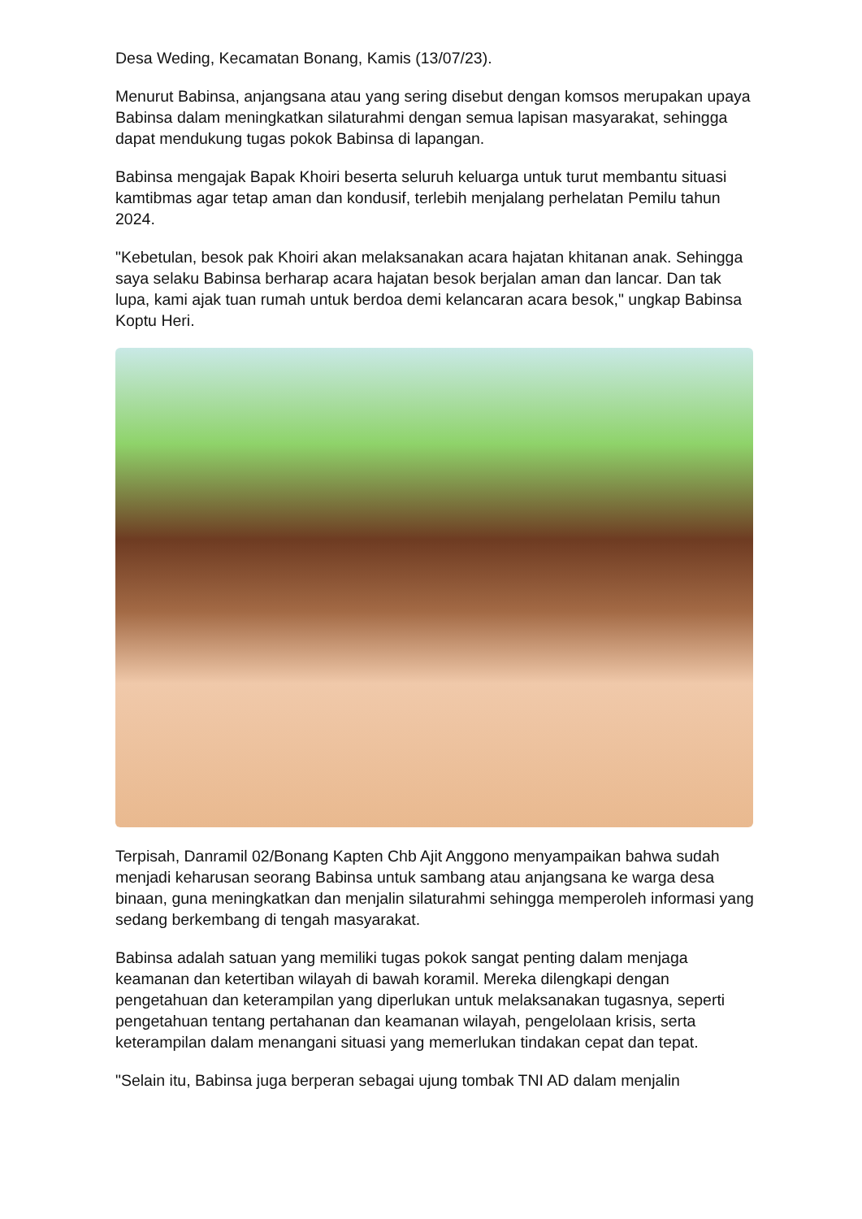Desa Weding, Kecamatan Bonang, Kamis (13/07/23).
Menurut Babinsa, anjangsana atau yang sering disebut dengan komsos merupakan upaya Babinsa dalam meningkatkan silaturahmi dengan semua lapisan masyarakat, sehingga dapat mendukung tugas pokok Babinsa di lapangan.
Babinsa mengajak Bapak Khoiri beserta seluruh keluarga untuk turut membantu situasi kamtibmas agar tetap aman dan kondusif, terlebih menjalang perhelatan Pemilu tahun 2024.
"Kebetulan, besok pak Khoiri akan melaksanakan acara hajatan khitanan anak. Sehingga saya selaku Babinsa berharap acara hajatan besok berjalan aman dan lancar. Dan tak lupa, kami ajak tuan rumah untuk berdoa demi kelancaran acara besok," ungkap Babinsa Koptu Heri.
Terpisah, Danramil 02/Bonang Kapten Chb Ajit Anggono menyampaikan bahwa sudah menjadi keharusan seorang Babinsa untuk sambang atau anjangsana ke warga desa binaan, guna meningkatkan dan menjalin silaturahmi sehingga memperoleh informasi yang sedang berkembang di tengah masyarakat.
Babinsa adalah satuan yang memiliki tugas pokok sangat penting dalam menjaga keamanan dan ketertiban wilayah di bawah koramil. Mereka dilengkapi dengan pengetahuan dan keterampilan yang diperlukan untuk melaksanakan tugasnya, seperti pengetahuan tentang pertahanan dan keamanan wilayah, pengelolaan krisis, serta keterampilan dalam menangani situasi yang memerlukan tindakan cepat dan tepat.
"Selain itu, Babinsa juga berperan sebagai ujung tombak TNI AD dalam menjalin